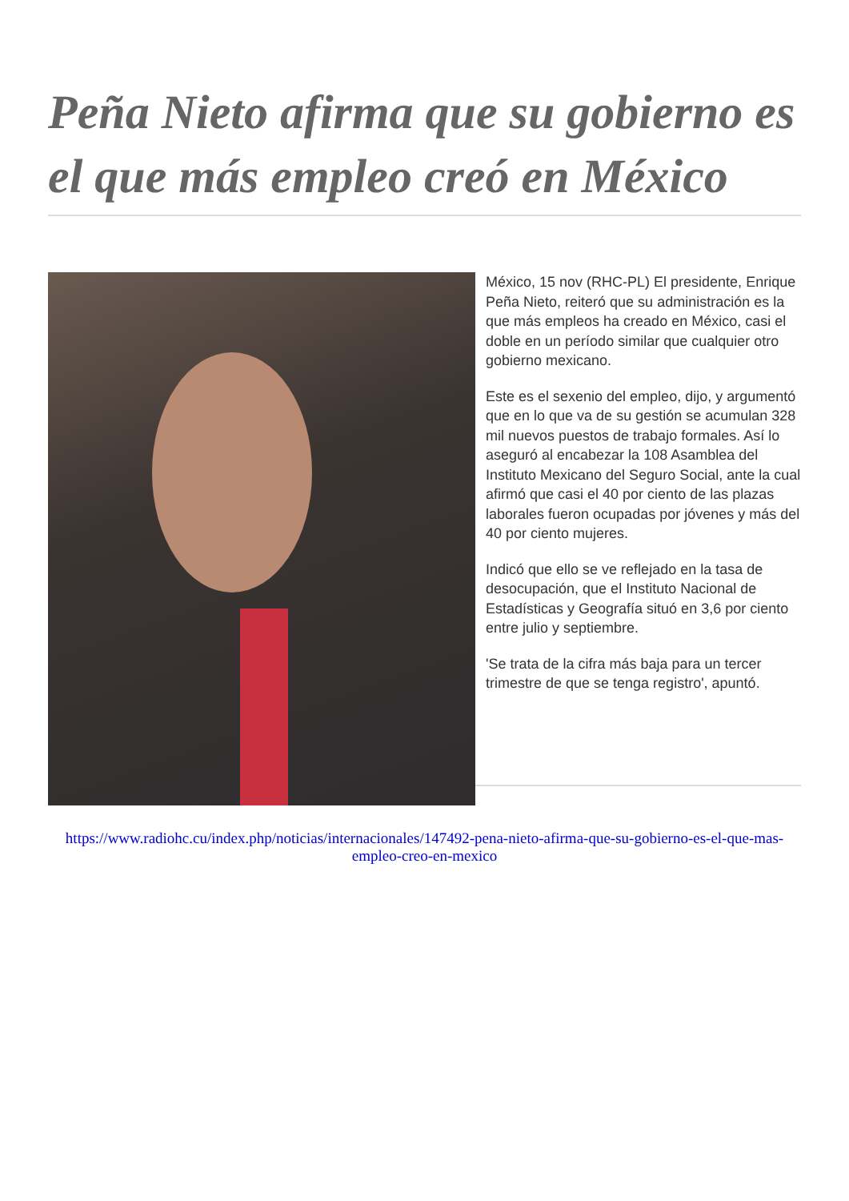Peña Nieto afirma que su gobierno es el que más empleo creó en México
México, 15 nov (RHC-PL) El presidente, Enrique Peña Nieto, reiteró que su administración es la que más empleos ha creado en México, casi el doble en un período similar que cualquier otro gobierno mexicano.
Este es el sexenio del empleo, dijo, y argumentó que en lo que va de su gestión se acumulan 328 mil nuevos puestos de trabajo formales. Así lo aseguró al encabezar la 108 Asamblea del Instituto Mexicano del Seguro Social, ante la cual afirmó que casi el 40 por ciento de las plazas laborales fueron ocupadas por jóvenes y más del 40 por ciento mujeres.
Indicó que ello se ve reflejado en la tasa de desocupación, que el Instituto Nacional de Estadísticas y Geografía situó en 3,6 por ciento entre julio y septiembre.
'Se trata de la cifra más baja para un tercer trimestre de que se tenga registro', apuntó.
https://www.radiohc.cu/index.php/noticias/internacionales/147492-pena-nieto-afirma-que-su-gobierno-es-el-que-mas-empleo-creo-en-mexico